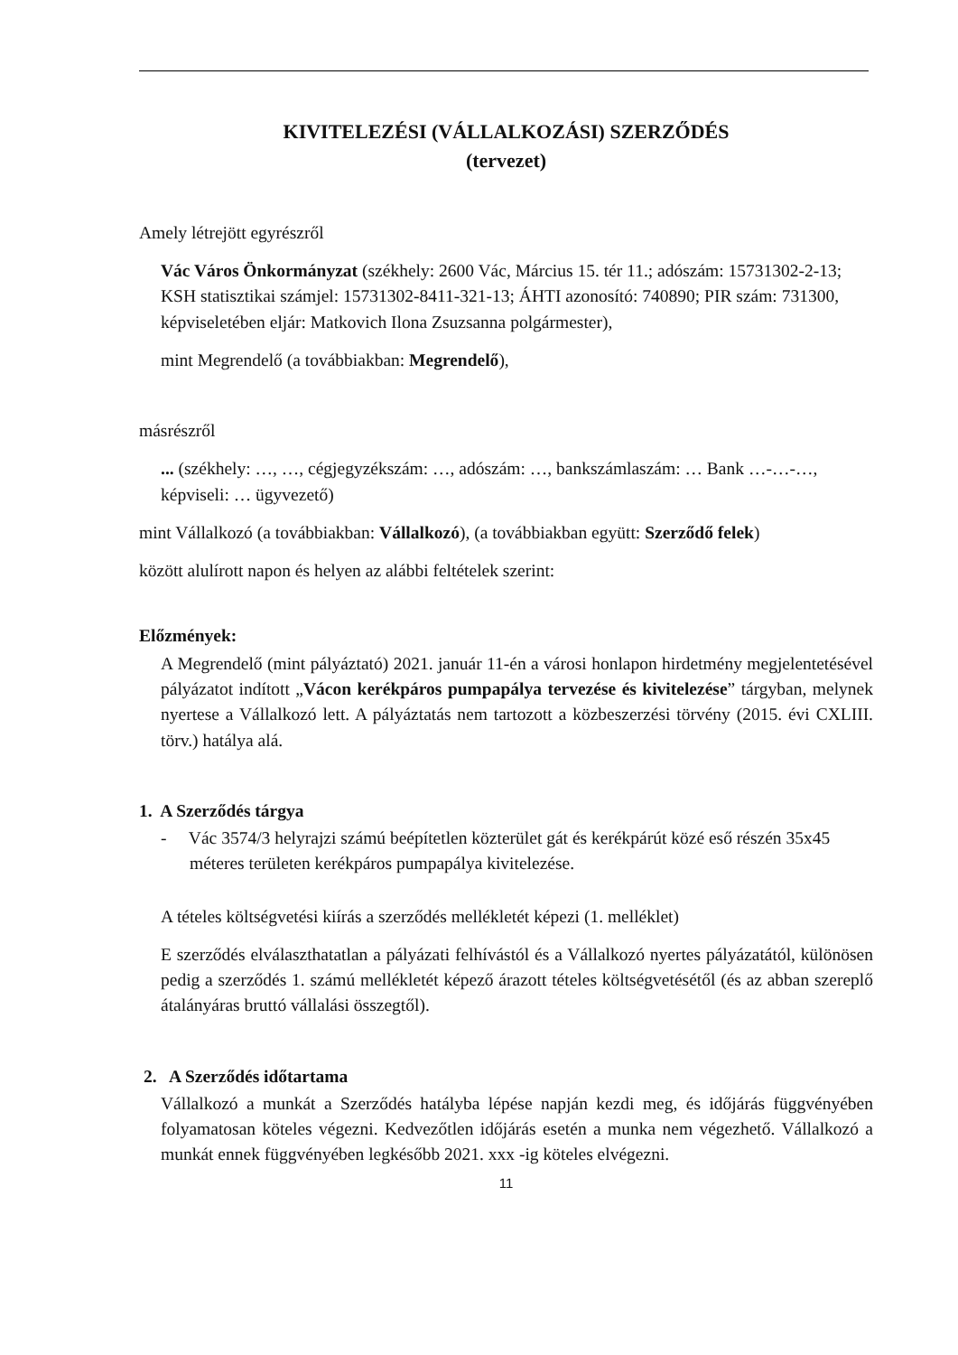KIVITELEZÉSI (VÁLLALKOZÁSI) SZERZŐDÉS
(tervezet)
Amely létrejött egyrészről
Vác Város Önkormányzat (székhely: 2600 Vác, Március 15. tér 11.; adószám: 15731302-2-13; KSH statisztikai számjel: 15731302-8411-321-13; ÁHTI azonosító: 740890; PIR szám: 731300, képviseletében eljár: Matkovich Ilona Zsuzsanna polgármester),
mint Megrendelő (a továbbiakban: Megrendelő),
másrészről
... (székhely: …, …, cégjegyzékszám: …, adószám: …, bankszámlaszám: … Bank …-…-…, képviseli: … ügyvezető)
mint Vállalkozó (a továbbiakban: Vállalkozó), (a továbbiakban együtt: Szerződő felek)
között alulírott napon és helyen az alábbi feltételek szerint:
Előzmények:
A Megrendelő (mint pályáztató) 2021. január 11-én a városi honlapon hirdetmény megjelentetésével pályázatot indított „Vácon kerékpáros pumpapálya tervezése és kivitelezése” tárgyban, melynek nyertese a Vállalkozó lett. A pályáztatás nem tartozott a közbeszerzési törvény (2015. évi CXLIII. törv.) hatálya alá.
1. A Szerződés tárgya
- Vác 3574/3 helyrajzi számú beépítetlen közterület gát és kerékpárút közé eső részén 35x45 méteres területen kerékpáros pumpapálya kivitelezése.
A tételes költségvetési kiírás a szerződés mellékletét képezi (1. melléklet)
E szerződés elválaszthatatlan a pályázati felhívástól és a Vállalkozó nyertes pályázatától, különösen pedig a szerződés 1. számú mellékletét képező árazott tételes költségvetésétől (és az abban szereplő átalányáras bruttó vállalási összegtől).
2. A Szerződés időtartama
Vállalkozó a munkát a Szerződés hatályba lépése napján kezdi meg, és időjárás függvényében folyamatosan köteles végezni. Kedvezőtlen időjárás esetén a munka nem végezhető. Vállalkozó a munkát ennek függvényében legkésőbb 2021. xxx -ig köteles elvégezni.
11